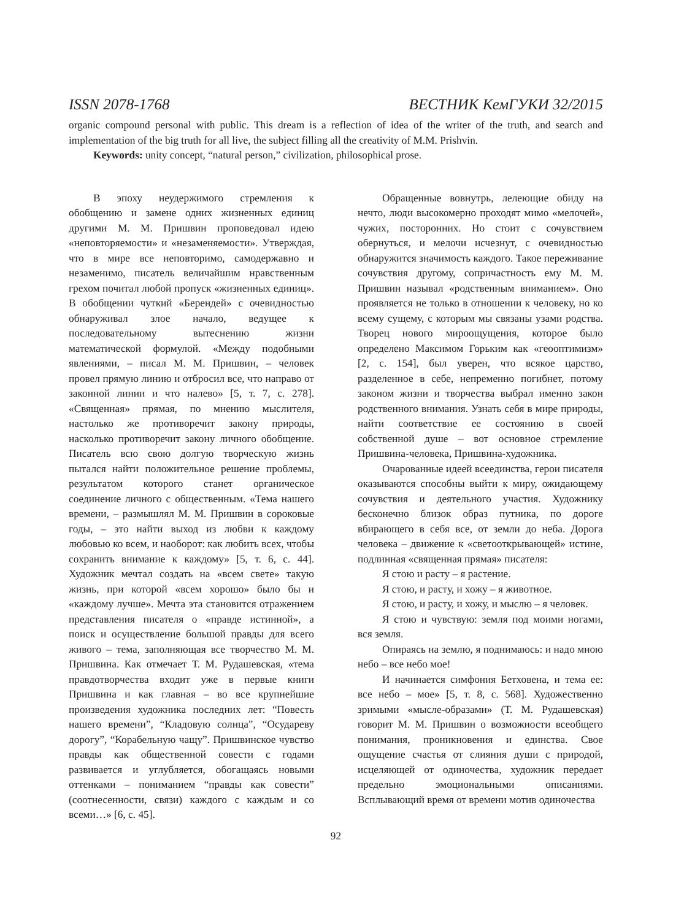ISSN 2078-1768 ВЕСТНИК КемГУКИ 32/2015
organic compound personal with public. This dream is a reflection of idea of the writer of the truth, and search and implementation of the big truth for all live, the subject filling all the creativity of M.M. Prishvin.
Keywords: unity concept, “natural person,” civilization, philosophical prose.
В эпоху неудержимого стремления к обобщению и замене одних жизненных единиц другими М. М. Пришвин проповедовал идею «неповторяемости» и «незаменяемости». Утверждая, что в мире все неповторимо, самодержавно и незаменимо, писатель величайшим нравственным грехом почитал любой пропуск «жизненных единиц». В обобщении чуткий «Берендей» с очевидностью обнаруживал злое начало, ведущее к последовательному вытеснению жизни математической формулой. «Между подобными явлениями, – писал М. М. Пришвин, – человек провел прямую линию и отбросил все, что направо от законной линии и что налево» [5, т. 7, с. 278]. «Священная» прямая, по мнению мыслителя, настолько же противоречит закону природы, насколько противоречит закону личного обобщение. Писатель всю свою долгую творческую жизнь пытался найти положительное решение проблемы, результатом которого станет органическое соединение личного с общественным. «Тема нашего времени, – размышлял М. М. Пришвин в сороковые годы, – это найти выход из любви к каждому любовью ко всем, и наоборот: как любить всех, чтобы сохранить внимание к каждому» [5, т. 6, с. 44]. Художник мечтал создать на «всем свете» такую жизнь, при которой «всем хорошо» было бы и «каждому лучше». Мечта эта становится отражением представления писателя о «правде истинной», а поиск и осуществление большой правды для всего живого – тема, заполняющая все творчество М. М. Пришвина. Как отмечает Т. М. Рудашевская, «тема правдотворчества входит уже в первые книги Пришвина и как главная – во все крупнейшие произведения художника последних лет: “Повесть нашего времени”, “Кладовую солнца”, “Осудареву дорогу”, “Корабельную чащу”. Пришвинское чувство правды как общественной совести с годами развивается и углубляется, обогащаясь новыми оттенками – пониманием “правды как совести” (соотнесенности, связи) каждого с каждым и со всеми…» [6, с. 45].
Обращенные вовнутрь, лелеющие обиду на нечто, люди высокомерно проходят мимо «мелочей», чужих, посторонних. Но стоит с сочувствием обернуться, и мелочи исчезнут, с очевидностью обнаружится значимость каждого. Такое переживание сочувствия другому, сопричастность ему М. М. Пришвин называл «родственным вниманием». Оно проявляется не только в отношении к человеку, но ко всему сущему, с которым мы связаны узами родства. Творец нового мироощущения, которое было определено Максимом Горьким как «геооптимизм» [2, с. 154], был уверен, что всякое царство, разделенное в себе, непременно погибнет, потому законом жизни и творчества выбрал именно закон родственного внимания. Узнать себя в мире природы, найти соответствие ее состоянию в своей собственной душе – вот основное стремление Пришвина-человека, Пришвина-художника.
Очарованные идеей всеединства, герои писателя оказываются способны выйти к миру, ожидающему сочувствия и деятельного участия. Художнику бесконечно близок образ путника, по дороге вбирающего в себя все, от земли до неба. Дорога человека – движение к «светооткрывающей» истине, подлинная «священная прямая» писателя:
Я стою и расту – я растение.
Я стою, и расту, и хожу – я животное.
Я стою, и расту, и хожу, и мыслю – я человек.
Я стою и чувствую: земля под моими ногами, вся земля.
Опираясь на землю, я поднимаюсь: и надо мною небо – все небо мое!
И начинается симфония Бетховена, и тема ее: все небо – мое» [5, т. 8, с. 568]. Художественно зримыми «мысле-образами» (Т. М. Рудашевская) говорит М. М. Пришвин о возможности всеобщего понимания, проникновения и единства. Свое ощущение счастья от слияния души с природой, исцеляющей от одиночества, художник передает предельно эмоциональными описаниями. Всплывающий время от времени мотив одиночества
92